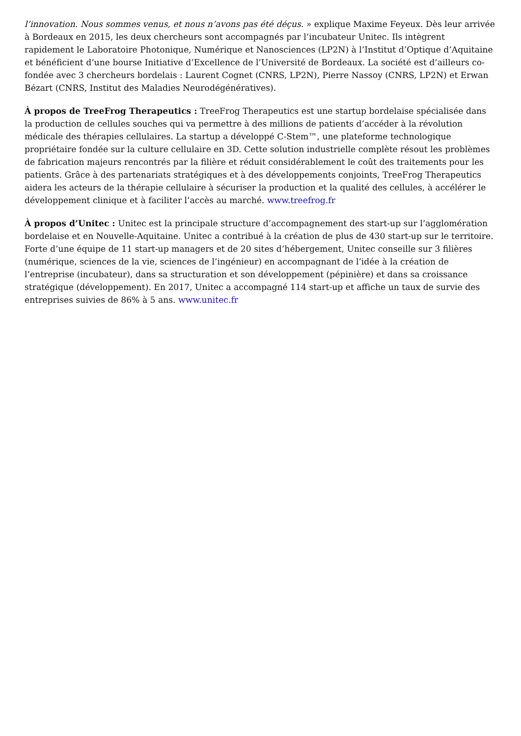l’innovation. Nous sommes venus, et nous n’avons pas été déçus. » explique Maxime Feyeux. Dès leur arrivée à Bordeaux en 2015, les deux chercheurs sont accompagnés par l’incubateur Unitec. Ils intègrent rapidement le Laboratoire Photonique, Numérique et Nanosciences (LP2N) à l’Institut d’Optique d’Aquitaine et bénéficient d’une bourse Initiative d’Excellence de l’Université de Bordeaux. La société est d’ailleurs co-fondée avec 3 chercheurs bordelais : Laurent Cognet (CNRS, LP2N), Pierre Nassoy (CNRS, LP2N) et Erwan Bézart (CNRS, Institut des Maladies Neurodégénératives).
À propos de TreeFrog Therapeutics : TreeFrog Therapeutics est une startup bordelaise spécialisée dans la production de cellules souches qui va permettre à des millions de patients d’accéder à la révolution médicale des thérapies cellulaires. La startup a développé C-Stem™, une plateforme technologique propriétaire fondée sur la culture cellulaire en 3D. Cette solution industrielle complète résout les problèmes de fabrication majeurs rencontrés par la filière et réduit considérablement le coût des traitements pour les patients. Grâce à des partenariats stratégiques et à des développements conjoints, TreeFrog Therapeutics aidera les acteurs de la thérapie cellulaire à sécuriser la production et la qualité des cellules, à accélérer le développement clinique et à faciliter l’accès au marché. www.treefrog.fr
À propos d’Unitec : Unitec est la principale structure d’accompagnement des start-up sur l’agglomération bordelaise et en Nouvelle-Aquitaine. Unitec a contribué à la création de plus de 430 start-up sur le territoire. Forte d’une équipe de 11 start-up managers et de 20 sites d’hébergement, Unitec conseille sur 3 filières (numérique, sciences de la vie, sciences de l’ingénieur) en accompagnant de l’idée à la création de l’entreprise (incubateur), dans sa structuration et son développement (pépinière) et dans sa croissance stratégique (développement). En 2017, Unitec a accompagné 114 start-up et affiche un taux de survie des entreprises suivies de 86% à 5 ans. www.unitec.fr